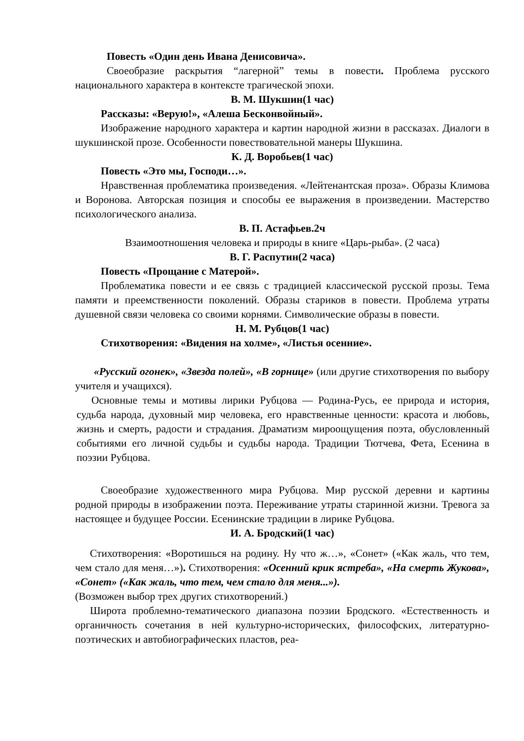Повесть «Один день Ивана Денисовича».
Своеобразие раскрытия “лагерной” темы в повести. Проблема русского национального характера в контексте трагической эпохи.
В. М. Шукшин(1 час)
Рассказы: «Верую!», «Алеша Бесконвойный».
Изображение народного характера и картин народной жизни в рассказах. Диалоги в шукшинской прозе. Особенности повествовательной манеры Шукшина.
К. Д. Воробьев(1 час)
Повесть «Это мы, Господи…».
Нравственная проблематика произведения. «Лейтенантская проза». Образы Климова и Воронова. Авторская позиция и способы ее выражения в произведении. Мастерство психологического анализа.
В. П. Астафьев.2ч
Взаимоотношения человека и природы в книге «Царь-рыба». (2 часа)
В. Г. Распутин(2 часа)
Повесть «Прощание с Матерой».
Проблематика повести и ее связь с традицией классической русской прозы. Тема памяти и преемственности поколений. Образы стариков в повести. Проблема утраты душевной связи человека со своими корнями. Символические образы в повести.
Н. М. Рубцов(1 час)
Стихотворения: «Видения на холме», «Листья осенние».
«Русский огонек», «Звезда полей», «В горнице» (или другие стихотворения по выбору учителя и учащихся).
Основные темы и мотивы лирики Рубцова — Родина-Русь, ее природа и история, судьба народа, духовный мир человека, его нравственные ценности: красота и любовь, жизнь и смерть, радости и страдания. Драматизм мироощущения поэта, обусловленный событиями его личной судьбы и судьбы народа. Традиции Тютчева, Фета, Есенина в поэзии Рубцова.
Своеобразие художественного мира Рубцова. Мир русской деревни и картины родной природы в изображении поэта. Переживание утраты старинной жизни. Тревога за настоящее и будущее России. Есенинские традиции в лирике Рубцова.
И. А. Бродский(1 час)
Стихотворения: «Воротишься на родину. Ну что ж…», «Сонет» («Как жаль, что тем, чем стало для меня…»). Стихотворения: «Осенний крик ястреба», «На смерть Жукова», «Сонет» («Как жаль, что тем, чем стало для меня...»).
(Возможен выбор трех других стихотворений.)
Широта проблемно-тематического диапазона поэзии Бродского. «Естественность и органичность сочетания в ней культурно-исторических, философских, литературно-поэтических и автобиографических пластов, реа-